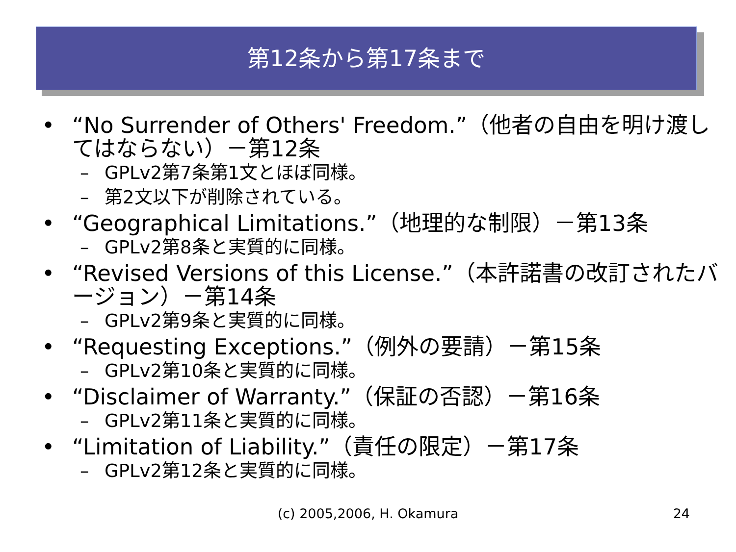第12条から第17条まで
• “No Surrender of Others' Freedom.”（他者の自由を明け渡してはならない）－第12条
– GPLv2第7条第1文とほぼ同様。
– 第2文以下が削除されている。
• “Geographical Limitations.”（地理的な制限）－第13条
– GPLv2第8条と実質的に同様。
• “Revised Versions of this License.”（本許諾書の改訂されたバージョン）－第14条
– GPLv2第9条と実質的に同様。
• “Requesting Exceptions.”（例外の要請）－第15条
– GPLv2第10条と実質的に同様。
• “Disclaimer of Warranty.”（保証の否認）－第16条
– GPLv2第11条と実質的に同様。
• “Limitation of Liability.”（責任の限定）－第17条
– GPLv2第12条と実質的に同様。
(c) 2005,2006, H. Okamura
24